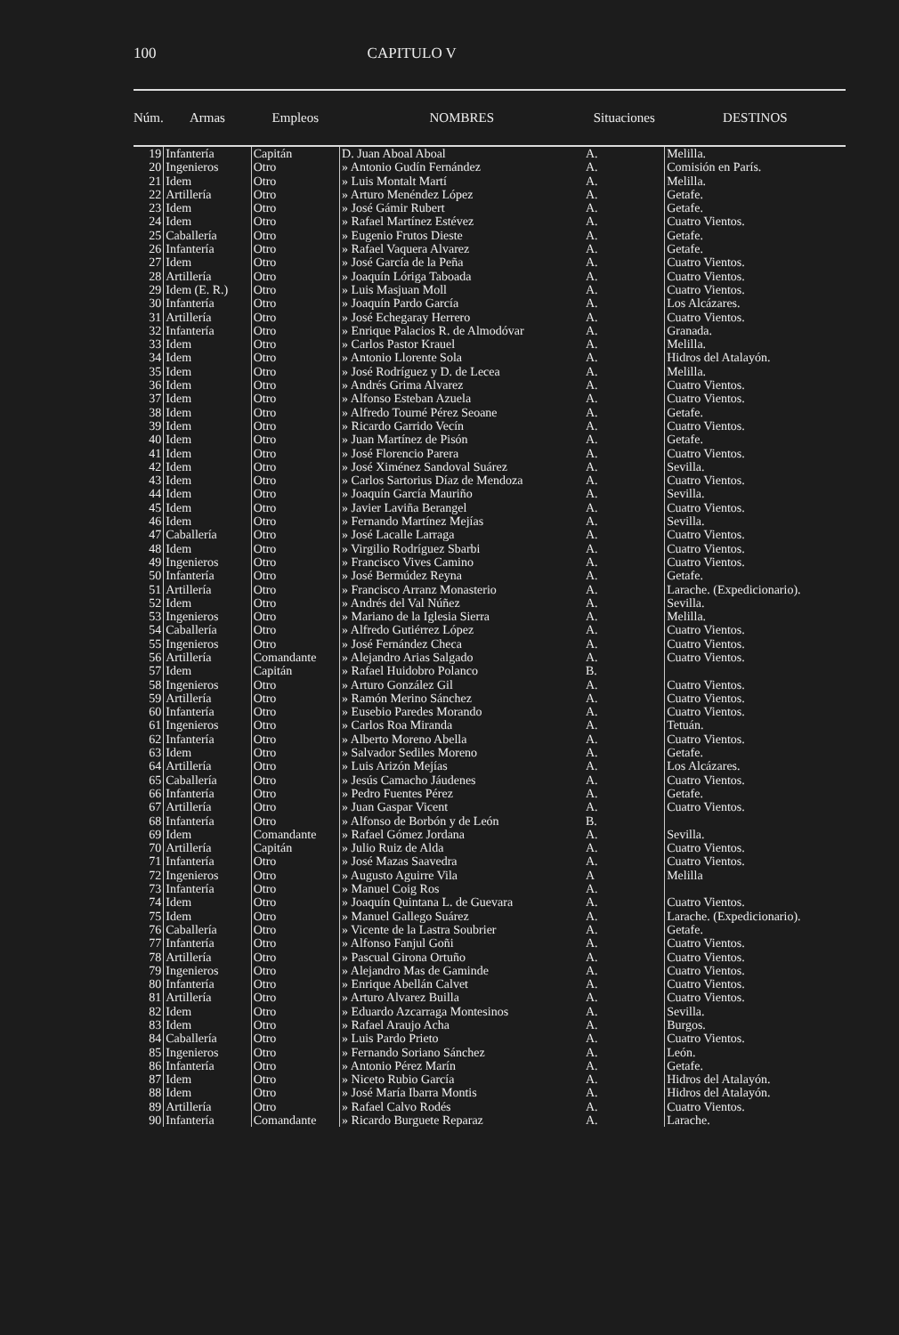100 CAPITULO V
| Núm. | Armas | Empleos | NOMBRES | Situaciones | DESTINOS |
| --- | --- | --- | --- | --- | --- |
| 19 | Infantería | Capitán | D. Juan Aboal Aboal | A. | Melilla. |
| 20 | Ingenieros | Otro | » Antonio Gudín Fernández | A. | Comisión en París. |
| 21 | Idem | Otro | » Luis Montalt Martí | A. | Melilla. |
| 22 | Artillería | Otro | » Arturo Menéndez López | A. | Getafe. |
| 23 | Idem | Otro | » José Gámir Rubert | A. | Getafe. |
| 24 | Idem | Otro | » Rafael Martínez Estévez | A. | Cuatro Vientos. |
| 25 | Caballería | Otro | » Eugenio Frutos Dieste | A. | Getafe. |
| 26 | Infantería | Otro | » Rafael Vaquera Alvarez | A. | Getafe. |
| 27 | Idem | Otro | » José García de la Peña | A. | Cuatro Vientos. |
| 28 | Artillería | Otro | » Joaquín Lóriga Taboada | A. | Cuatro Vientos. |
| 29 | Idem (E. R.) | Otro | » Luis Masjuan Moll | A. | Cuatro Vientos. |
| 30 | Infantería | Otro | » Joaquín Pardo García | A. | Los Alcázares. |
| 31 | Artillería | Otro | » José Echegaray Herrero | A. | Cuatro Vientos. |
| 32 | Infantería | Otro | » Enrique Palacios R. de Almodóvar | A. | Granada. |
| 33 | Idem | Otro | » Carlos Pastor Krauel | A. | Melilla. |
| 34 | Idem | Otro | » Antonio Llorente Sola | A. | Hidros del Atalayón. |
| 35 | Idem | Otro | » José Rodríguez y D. de Lecea | A. | Melilla. |
| 36 | Idem | Otro | » Andrés Grima Alvarez | A. | Cuatro Vientos. |
| 37 | Idem | Otro | » Alfonso Esteban Azuela | A. | Cuatro Vientos. |
| 38 | Idem | Otro | » Alfredo Tourné Pérez Seoane | A. | Getafe. |
| 39 | Idem | Otro | » Ricardo Garrido Vecín | A. | Cuatro Vientos. |
| 40 | Idem | Otro | » Juan Martínez de Pisón | A. | Getafe. |
| 41 | Idem | Otro | » José Florencio Parera | A. | Cuatro Vientos. |
| 42 | Idem | Otro | » José Ximénez Sandoval Suárez | A. | Sevilla. |
| 43 | Idem | Otro | » Carlos Sartorius Díaz de Mendoza | A. | Cuatro Vientos. |
| 44 | Idem | Otro | » Joaquín García Mauriño | A. | Sevilla. |
| 45 | Idem | Otro | » Javier Laviña Berangel | A. | Cuatro Vientos. |
| 46 | Idem | Otro | » Fernando Martínez Mejías | A. | Sevilla. |
| 47 | Caballería | Otro | » José Lacalle Larraga | A. | Cuatro Vientos. |
| 48 | Idem | Otro | » Virgilio Rodríguez Sbarbi | A. | Cuatro Vientos. |
| 49 | Ingenieros | Otro | » Francisco Vives Camino | A. | Cuatro Vientos. |
| 50 | Infantería | Otro | » José Bermúdez Reyna | A. | Getafe. |
| 51 | Artillería | Otro | » Francisco Arranz Monasterio | A. | Larache. (Expedicionario). |
| 52 | Idem | Otro | » Andrés del Val Núñez | A. | Sevilla. |
| 53 | Ingenieros | Otro | » Mariano de la Iglesia Sierra | A. | Melilla. |
| 54 | Caballería | Otro | » Alfredo Gutiérrez López | A. | Cuatro Vientos. |
| 55 | Ingenieros | Otro | » José Fernández Checa | A. | Cuatro Vientos. |
| 56 | Artillería | Comandante | » Alejandro Arias Salgado | A. | Cuatro Vientos. |
| 57 | Idem | Capitán | » Rafael Huidobro Polanco | B. | |
| 58 | Ingenieros | Otro | » Arturo González Gil | A. | Cuatro Vientos. |
| 59 | Artillería | Otro | » Ramón Merino Sánchez | A. | Cuatro Vientos. |
| 60 | Infantería | Otro | » Eusebio Paredes Morando | A. | Cuatro Vientos. |
| 61 | Ingenieros | Otro | » Carlos Roa Miranda | A. | Tetuán. |
| 62 | Infantería | Otro | » Alberto Moreno Abella | A. | Cuatro Vientos. |
| 63 | Idem | Otro | » Salvador Sediles Moreno | A. | Getafe. |
| 64 | Artillería | Otro | » Luis Arizón Mejías | A. | Los Alcázares. |
| 65 | Caballería | Otro | » Jesús Camacho Jáudenes | A. | Cuatro Vientos. |
| 66 | Infantería | Otro | » Pedro Fuentes Pérez | A. | Getafe. |
| 67 | Artillería | Otro | » Juan Gaspar Vicent | A. | Cuatro Vientos. |
| 68 | Infantería | Otro | » Alfonso de Borbón y de León | B. | |
| 69 | Idem | Comandante | » Rafael Gómez Jordana | A. | Sevilla. |
| 70 | Artillería | Capitán | » Julio Ruiz de Alda | A. | Cuatro Vientos. |
| 71 | Infantería | Otro | » José Mazas Saavedra | A. | Cuatro Vientos. |
| 72 | Ingenieros | Otro | » Augusto Aguirre Vila | A | Melilla |
| 73 | Infantería | Otro | » Manuel Coig Ros | A. | |
| 74 | Idem | Otro | » Joaquín Quintana L. de Guevara | A. | Cuatro Vientos. |
| 75 | Idem | Otro | » Manuel Gallego Suárez | A. | Larache. (Expedicionario). |
| 76 | Caballería | Otro | » Vicente de la Lastra Soubrier | A. | Getafe. |
| 77 | Infantería | Otro | » Alfonso Fanjul Goñi | A. | Cuatro Vientos. |
| 78 | Artillería | Otro | » Pascual Girona Ortuño | A. | Cuatro Vientos. |
| 79 | Ingenieros | Otro | » Alejandro Mas de Gaminde | A. | Cuatro Vientos. |
| 80 | Infantería | Otro | » Enrique Abellán Calvet | A. | Cuatro Vientos. |
| 81 | Artillería | Otro | » Arturo Alvarez Builla | A. | Cuatro Vientos. |
| 82 | Idem | Otro | » Eduardo Azcarraga Montesinos | A. | Sevilla. |
| 83 | Idem | Otro | » Rafael Araujo Acha | A. | Burgos. |
| 84 | Caballería | Otro | » Luis Pardo Prieto | A. | Cuatro Vientos. |
| 85 | Ingenieros | Otro | » Fernando Soriano Sánchez | A. | León. |
| 86 | Infantería | Otro | » Antonio Pérez Marín | A. | Getafe. |
| 87 | Idem | Otro | » Niceto Rubio García | A. | Hidros del Atalayón. |
| 88 | Idem | Otro | » José María Ibarra Montis | A. | Hidros del Atalayón. |
| 89 | Artillería | Otro | » Rafael Calvo Rodés | A. | Cuatro Vientos. |
| 90 | Infantería | Comandante | » Ricardo Burguete Reparaz | A. | Larache. |